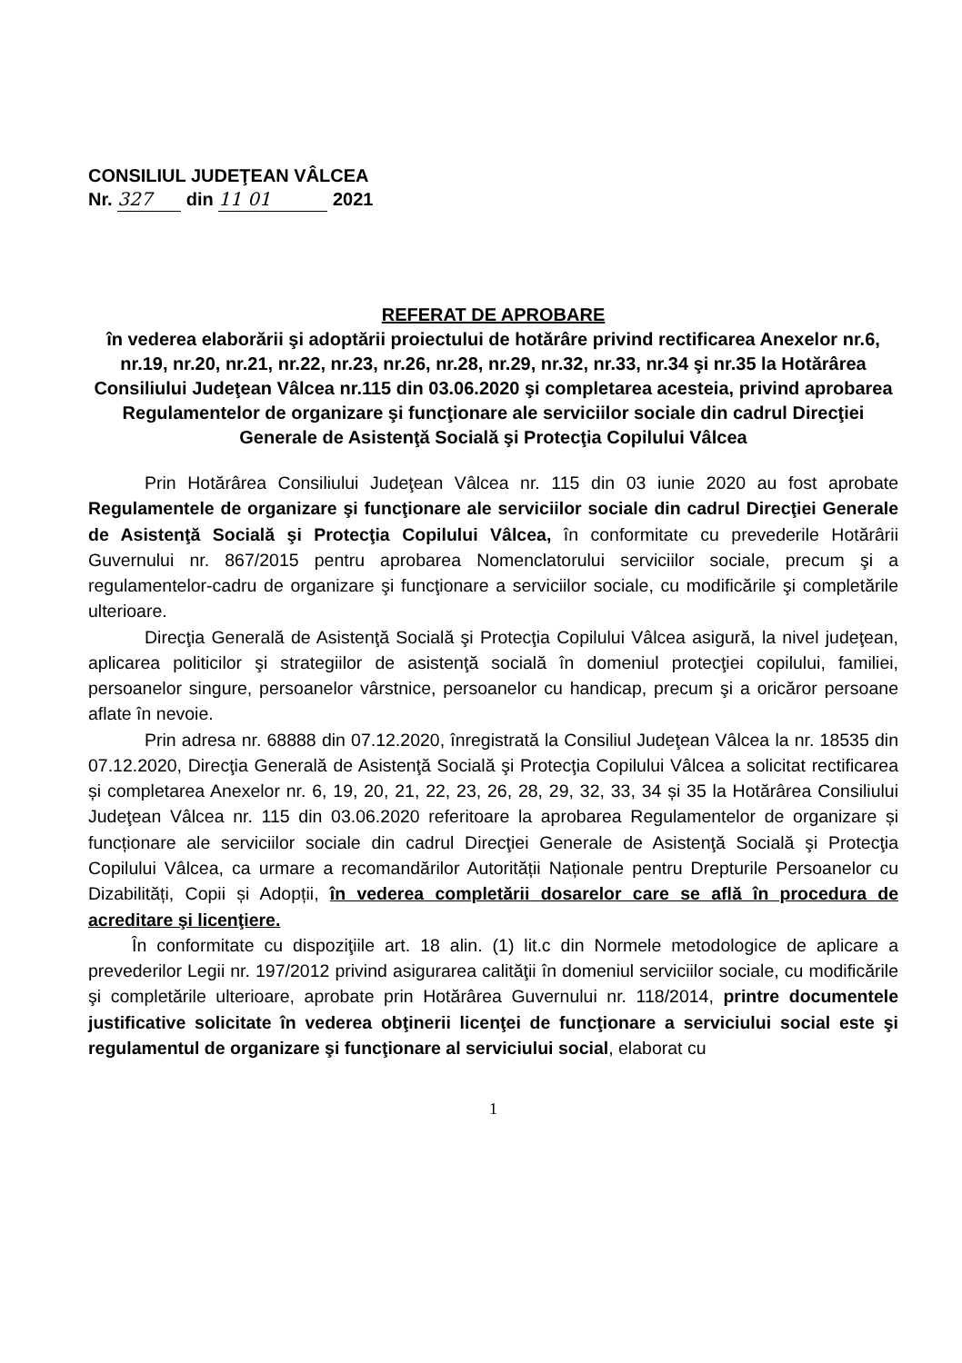CONSILIUL JUDEŢEAN VÂLCEA
Nr. 327 din 11 01 2021
REFERAT DE APROBARE
în vederea elaborării şi adoptării proiectului de hotărâre privind rectificarea Anexelor nr.6, nr.19, nr.20, nr.21, nr.22, nr.23, nr.26, nr.28, nr.29, nr.32, nr.33, nr.34 şi nr.35 la Hotărârea Consiliului Judeţean Vâlcea nr.115 din 03.06.2020 şi completarea acesteia, privind aprobarea Regulamentelor de organizare şi funcţionare ale serviciilor sociale din cadrul Direcţiei Generale de Asistenţă Socială şi Protecţia Copilului Vâlcea
Prin Hotărârea Consiliului Judeţean Vâlcea nr. 115 din 03 iunie 2020 au fost aprobate Regulamentele de organizare şi funcţionare ale serviciilor sociale din cadrul Direcţiei Generale de Asistenţă Socială şi Protecţia Copilului Vâlcea, în conformitate cu prevederile Hotărârii Guvernului nr. 867/2015 pentru aprobarea Nomenclatorului serviciilor sociale, precum şi a regulamentelor-cadru de organizare şi funcţionare a serviciilor sociale, cu modificările şi completările ulterioare.
Direcţia Generală de Asistenţă Socială şi Protecţia Copilului Vâlcea asigură, la nivel judeţean, aplicarea politicilor şi strategiilor de asistenţă socială în domeniul protecţiei copilului, familiei, persoanelor singure, persoanelor vârstnice, persoanelor cu handicap, precum şi a oricăror persoane aflate în nevoie.
Prin adresa nr. 68888 din 07.12.2020, înregistrată la Consiliul Judeţean Vâlcea la nr. 18535 din 07.12.2020, Direcţia Generală de Asistenţă Socială şi Protecţia Copilului Vâlcea a solicitat rectificarea și completarea Anexelor nr. 6, 19, 20, 21, 22, 23, 26, 28, 29, 32, 33, 34 și 35 la Hotărârea Consiliului Judeţean Vâlcea nr. 115 din 03.06.2020 referitoare la aprobarea Regulamentelor de organizare și funcționare ale serviciilor sociale din cadrul Direcţiei Generale de Asistenţă Socială şi Protecţia Copilului Vâlcea, ca urmare a recomandărilor Autorității Naționale pentru Drepturile Persoanelor cu Dizabilități, Copii și Adopții, în vederea completării dosarelor care se află în procedura de acreditare şi licenţiere.
În conformitate cu dispoziţiile art. 18 alin. (1) lit.c din Normele metodologice de aplicare a prevederilor Legii nr. 197/2012 privind asigurarea calităţii în domeniul serviciilor sociale, cu modificările şi completările ulterioare, aprobate prin Hotărârea Guvernului nr. 118/2014, printre documentele justificative solicitate în vederea obţinerii licenţei de funcţionare a serviciului social este şi regulamentul de organizare şi funcţionare al serviciului social, elaborat cu
1